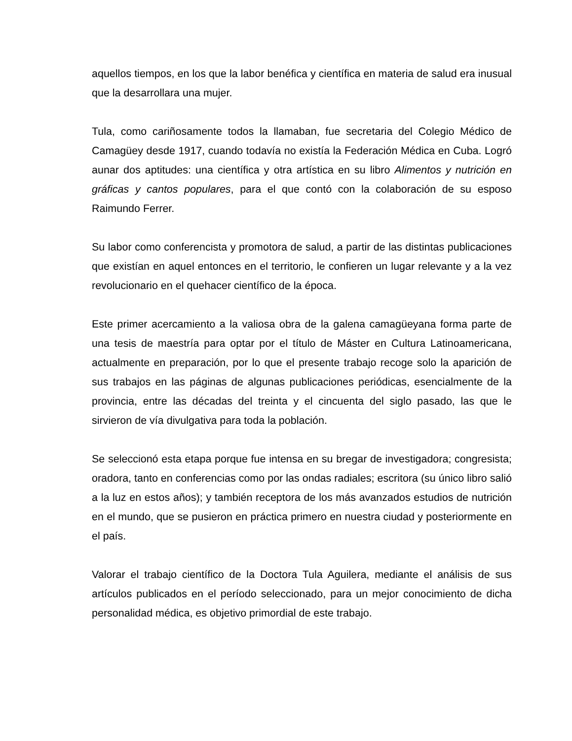aquellos tiempos, en los que la labor benéfica y científica en materia de salud era inusual que la desarrollara una mujer.
Tula, como cariñosamente todos la llamaban, fue secretaria del Colegio Médico de Camagüey desde 1917, cuando todavía no existía la Federación Médica en Cuba. Logró aunar dos aptitudes: una científica y otra artística en su libro Alimentos y nutrición en gráficas y cantos populares, para el que contó con la colaboración de su esposo Raimundo Ferrer.
Su labor como conferencista y promotora de salud, a partir de las distintas publicaciones que existían en aquel entonces en el territorio, le confieren un lugar relevante y a la vez revolucionario en el quehacer científico de la época.
Este primer acercamiento a la valiosa obra de la galena camagüeyana forma parte de una tesis de maestría para optar por el título de Máster en Cultura Latinoamericana, actualmente en preparación, por lo que el presente trabajo recoge solo la aparición de sus trabajos en las páginas de algunas publicaciones periódicas, esencialmente de la provincia, entre las décadas del treinta y el cincuenta del siglo pasado, las que le sirvieron de vía divulgativa para toda la población.
Se seleccionó esta etapa porque fue intensa en su bregar de investigadora; congresista; oradora, tanto en conferencias como por las ondas radiales; escritora (su único libro salió a la luz en estos años); y también receptora de los más avanzados estudios de nutrición en el mundo, que se pusieron en práctica primero en nuestra ciudad y posteriormente en el país.
Valorar el trabajo científico de la Doctora Tula Aguilera, mediante el análisis de sus artículos publicados en el período seleccionado, para un mejor conocimiento de dicha personalidad médica, es objetivo primordial de este trabajo.